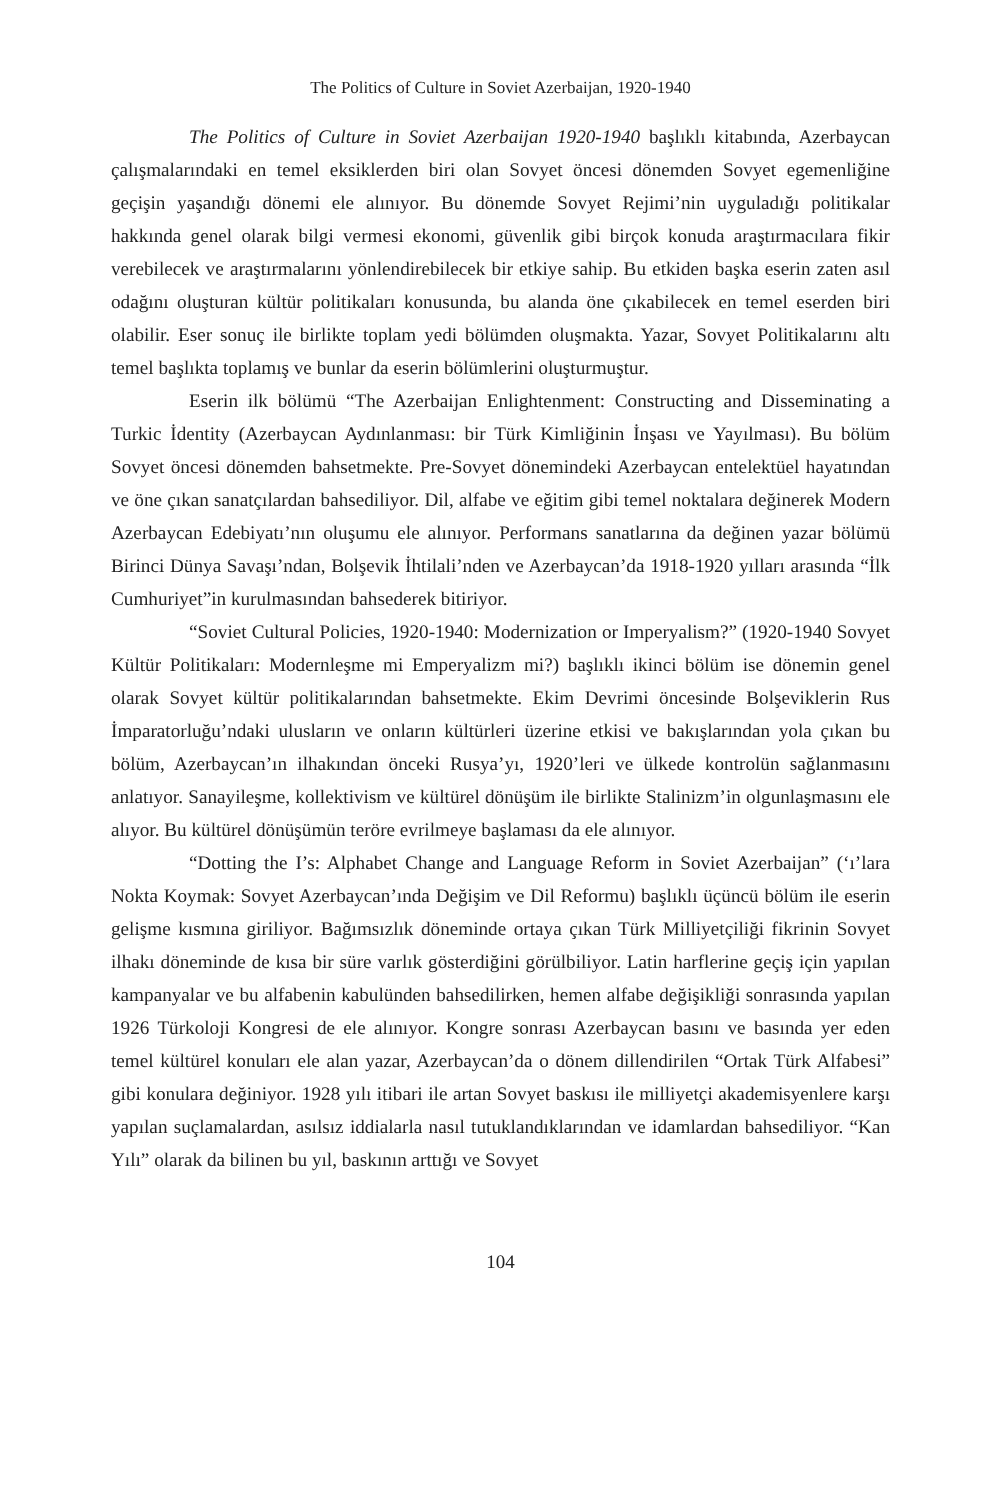The Politics of Culture in Soviet Azerbaijan, 1920-1940
The Politics of Culture in Soviet Azerbaijan 1920-1940 başlıklı kitabında, Azerbaycan çalışmalarındaki en temel eksiklerden biri olan Sovyet öncesi dönemden Sovyet egemenliğine geçişin yaşandığı dönemi ele alınıyor. Bu dönemde Sovyet Rejimi’nin uyguladığı politikalar hakkında genel olarak bilgi vermesi ekonomi, güvenlik gibi birçok konuda araştırmacılara fikir verebilecek ve araştırmalarını yönlendirebilecek bir etkiye sahip. Bu etkiden başka eserin zaten asıl odağını oluşturan kültür politikaları konusunda, bu alanda öne çıkabilecek en temel eserden biri olabilir. Eser sonuç ile birlikte toplam yedi bölümden oluşmakta. Yazar, Sovyet Politikalarını altı temel başlıkta toplamış ve bunlar da eserin bölümlerini oluşturmuştur.
Eserin ilk bölümü “The Azerbaijan Enlightenment: Constructing and Disseminating a Turkic İdentity (Azerbaycan Aydınlanması: bir Türk Kimliğinin İnşası ve Yayılması). Bu bölüm Sovyet öncesi dönemden bahsetmekte. Pre-Sovyet dönemindeki Azerbaycan entelektüel hayatından ve öne çıkan sanatçılardan bahsediliyor. Dil, alfabe ve eğitim gibi temel noktalara değinerek Modern Azerbaycan Edebiyatı’nın oluşumu ele alınıyor. Performans sanatlarına da değinen yazar bölümü Birinci Dünya Savaşı’ndan, Bolşevik İhtilali’nden ve Azerbaycan’da 1918-1920 yılları arasında “İlk Cumhuriyet”in kurulmasından bahsederek bitiriyor.
“Soviet Cultural Policies, 1920-1940: Modernization or Imperyalism?” (1920-1940 Sovyet Kültür Politikaları: Modernleşme mi Emperyalizm mi?) başlıklı ikinci bölüm ise dönemin genel olarak Sovyet kültür politikalarından bahsetmekte. Ekim Devrimi öncesinde Bolşeviklerin Rus İmparatorluğu’ndaki ulusların ve onların kültürleri üzerine etkisi ve bakışlarından yola çıkan bu bölüm, Azerbaycan’ın ilhakından önceki Rusya’yı, 1920’leri ve ülkede kontrolün sağlanmasını anlatıyor. Sanayileşme, kollektivism ve kültürel dönüşüm ile birlikte Stalinizm’in olgunlaşmasını ele alıyor. Bu kültürel dönüşümün teröre evrilmeye başlaması da ele alınıyor.
“Dotting the I’s: Alphabet Change and Language Reform in Soviet Azerbaijan” (‘ı’lara Nokta Koymak: Sovyet Azerbaycan’ında Değişim ve Dil Reformu) başlıklı üçüncü bölüm ile eserin gelişme kısmına giriliyor. Bağımsızlık döneminde ortaya çıkan Türk Milliyetçiliği fikrinin Sovyet ilhakı döneminde de kısa bir süre varlık gösterdiğini görülbiliyor. Latin harflerine geçiş için yapılan kampanyalar ve bu alfabenin kabulünden bahsedilirken, hemen alfabe değişikliği sonrasında yapılan 1926 Türkoloji Kongresi de ele alınıyor. Kongre sonrası Azerbaycan basını ve basında yer eden temel kültürel konuları ele alan yazar, Azerbaycan’da o dönem dillendirilen “Ortak Türk Alfabesi” gibi konulara değiniyor. 1928 yılı itibari ile artan Sovyet baskısı ile milliyetçi akademisyenlere karşı yapılan suçlamalardan, asılsız iddialarla nasıl tutuklandıklarından ve idamlardan bahsediliyor. “Kan Yılı” olarak da bilinen bu yıl, baskının arttığı ve Sovyet
104